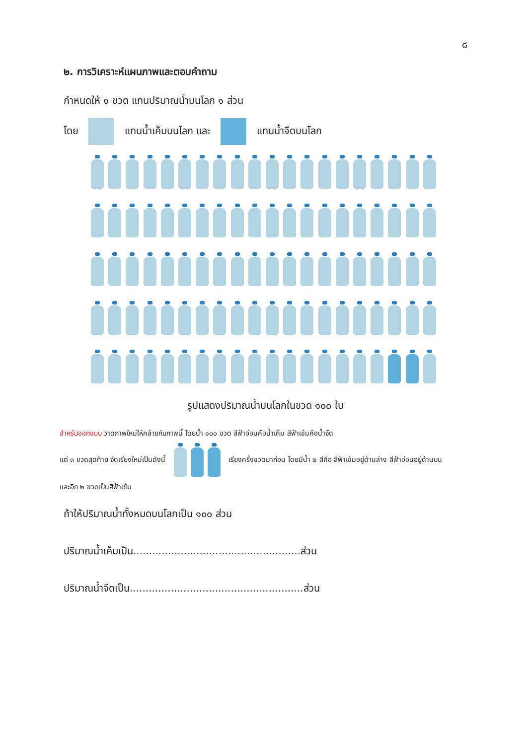๘
๒. การวิเคราะห์แผนภาพและตอบคำถาม
กำหนดให้ ๑ ขวด แทนปริมาณน้ำบนโลก ๑ ส่วน
โดย แทนน้ำเค็มบนโลก และ แทนน้ำจืดบนโลก
รูปแสดงปริมาณน้ำบนโลกในขวด ๑๐๐ ใบ
สำหรับออกแบบ วาดภาพใหม่ให้คล้ายกับภาพนี้ โดยน้ำ ๑๐๐ ขวด สีฟ้าอ่อนคือน้ำเค็ม สีฟ้าเข้มคือน้ำจืด
แต่ ๓ ขวดสุดท้าย จัดเรียงใหม่เป็นดังนี้ เรียงครึ่งขวดมาก่อน โดยมีน้ำ ๒ สีคือ สีฟ้าเข้มอยู่ด้านล่าง สีฟ้าอ่อนอยู่ด้านบน
และอีก ๒ ขวดเป็นสีฟ้าเข้ม
ถ้าให้ปริมาณน้ำทั้งหมดบนโลกเป็น ๑๐๐ ส่วน
ปริมาณน้ำเค็มเป็น.....................................................ส่วน
ปริมาณน้ำจืดเป็น.......................................................ส่วน